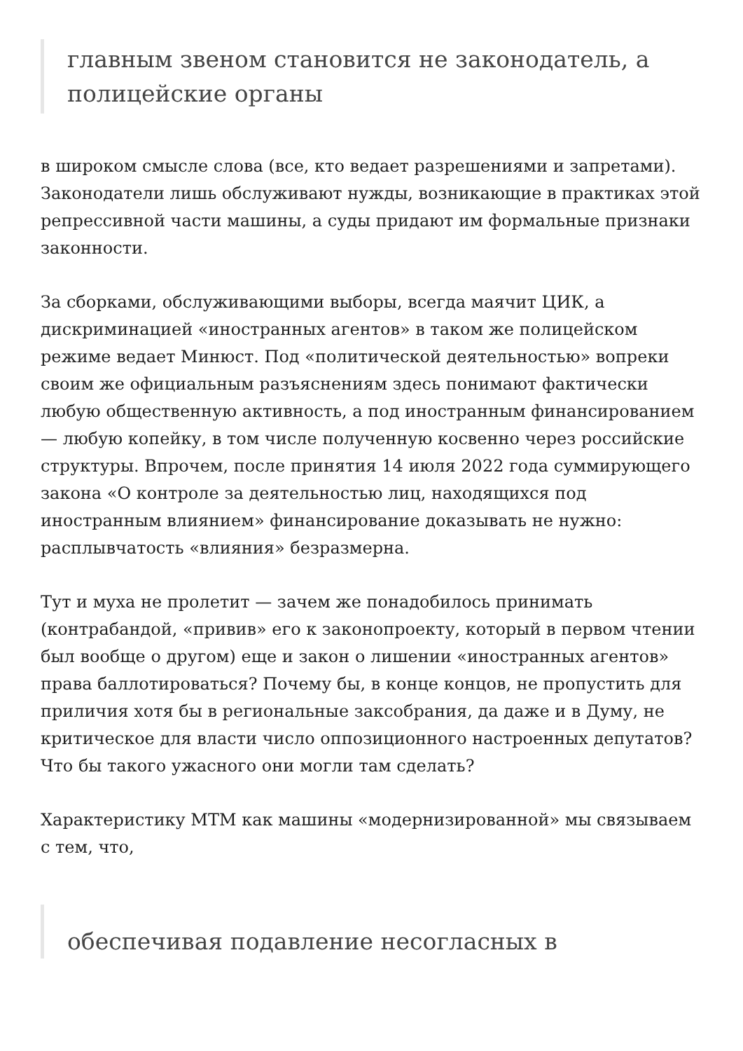главным звеном становится не законодатель, а полицейские органы
в широком смысле слова (все, кто ведает разрешениями и запретами). Законодатели лишь обслуживают нужды, возникающие в практиках этой репрессивной части машины, а суды придают им формальные признаки законности.
За сборками, обслуживающими выборы, всегда маячит ЦИК, а дискриминацией «иностранных агентов» в таком же полицейском режиме ведает Минюст. Под «политической деятельностью» вопреки своим же официальным разъяснениям здесь понимают фактически любую общественную активность, а под иностранным финансированием — любую копейку, в том числе полученную косвенно через российские структуры. Впрочем, после принятия 14 июля 2022 года суммирующего закона «О контроле за деятельностью лиц, находящихся под иностранным влиянием» финансирование доказывать не нужно: расплывчатость «влияния» безразмерна.
Тут и муха не пролетит — зачем же понадобилось принимать (контрабандой, «привив» его к законопроекту, который в первом чтении был вообще о другом) еще и закон о лишении «иностранных агентов» права баллотироваться? Почему бы, в конце концов, не пропустить для приличия хотя бы в региональные заксобрания, да даже и в Думу, не критическое для власти число оппозиционного настроенных депутатов? Что бы такого ужасного они могли там сделать?
Характеристику МТМ как машины «модернизированной» мы связываем с тем, что,
обеспечивая подавление несогласных в